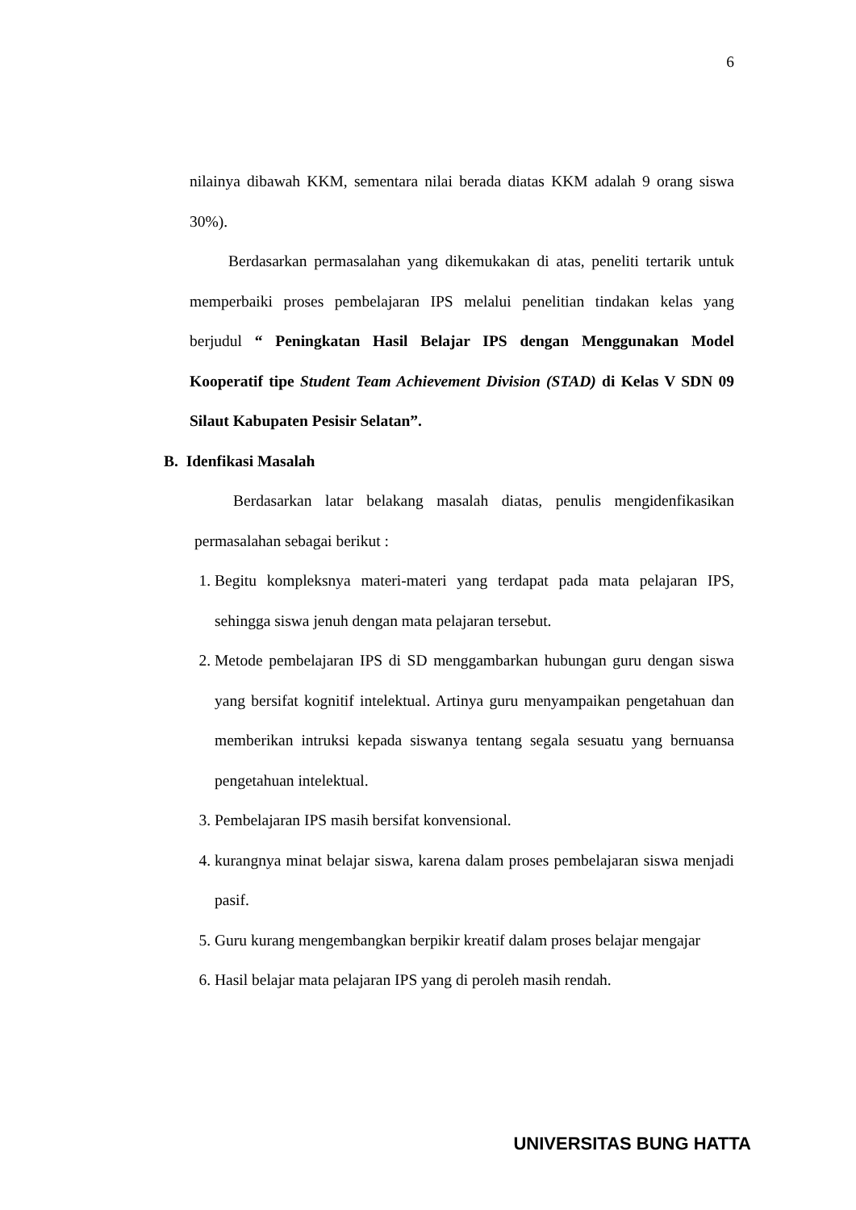6
nilainya dibawah KKM, sementara nilai berada diatas KKM adalah 9 orang siswa 30%).
Berdasarkan permasalahan yang dikemukakan di atas, peneliti tertarik untuk memperbaiki proses pembelajaran IPS melalui penelitian tindakan kelas yang berjudul “ Peningkatan Hasil Belajar IPS dengan Menggunakan Model Kooperatif tipe Student Team Achievement Division (STAD) di Kelas V SDN 09 Silaut Kabupaten Pesisir Selatan”.
B. Idenfikasi Masalah
Berdasarkan latar belakang masalah diatas, penulis mengidenfikasikan permasalahan sebagai berikut :
1. Begitu kompleksnya materi-materi yang terdapat pada mata pelajaran IPS, sehingga siswa jenuh dengan mata pelajaran tersebut.
2. Metode pembelajaran IPS di SD menggambarkan hubungan guru dengan siswa yang bersifat kognitif intelektual. Artinya guru menyampaikan pengetahuan dan memberikan intruksi kepada siswanya tentang segala sesuatu yang bernuansa pengetahuan intelektual.
3. Pembelajaran IPS masih bersifat konvensional.
4. kurangnya minat belajar siswa, karena dalam proses pembelajaran siswa menjadi pasif.
5. Guru kurang mengembangkan berpikir kreatif dalam proses belajar mengajar
6. Hasil belajar mata pelajaran IPS yang di peroleh masih rendah.
UNIVERSITAS BUNG HATTA